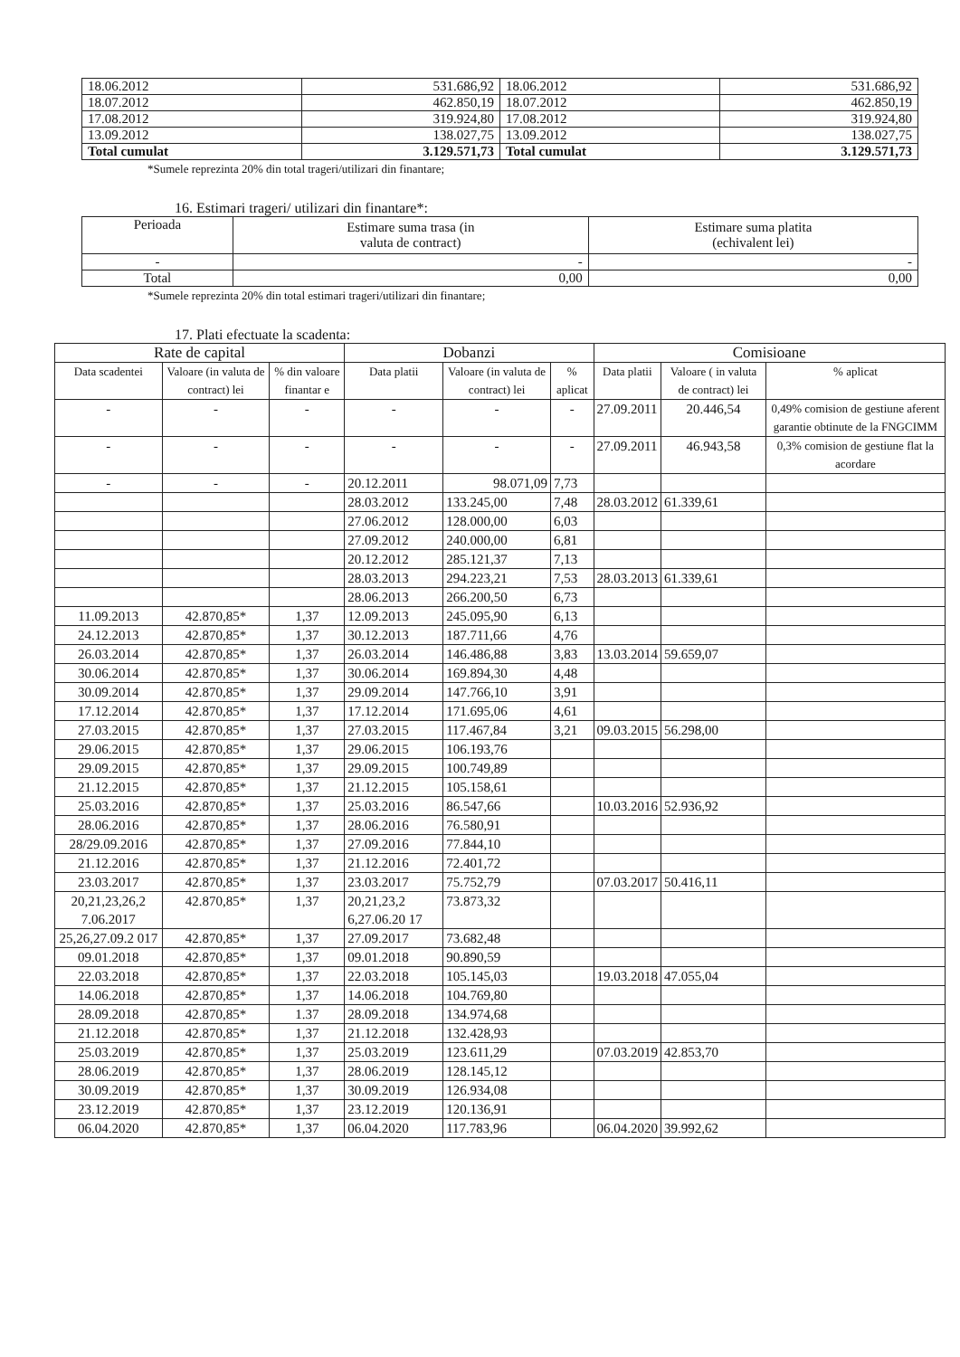| 18.06.2012 | 531.686,92 | 18.06.2012 | 531.686,92 |
| 18.07.2012 | 462.850,19 | 18.07.2012 | 462.850,19 |
| 17.08.2012 | 319.924,80 | 17.08.2012 | 319.924,80 |
| 13.09.2012 | 138.027,75 | 13.09.2012 | 138.027,75 |
| Total cumulat | 3.129.571,73 | Total cumulat | 3.129.571,73 |
*Sumele reprezinta 20% din total trageri/utilizari din finantare;
16. Estimari trageri/ utilizari din finantare*:
| Perioada | Estimare suma trasa (in valuta de contract) | Estimare suma platita (echivalent lei) |
| --- | --- | --- |
| - | - | - |
| Total | 0,00 | 0,00 |
*Sumele reprezinta 20% din total estimari trageri/utilizari din finantare;
17. Plati efectuate la scadenta:
| Rate de capital | | | Dobanzi | | | Comisioane | | |
| --- | --- | --- | --- | --- | --- | --- | --- | --- |
| Data scadentei | Valoare (in valuta de contract) lei | % din valoare finantar e | Data platii | Valoare (in valuta de contract) lei | % aplicat | Data platii | Valoare ( in valuta de contract) lei | % aplicat |
| - | - | - | - | - | - | 27.09.2011 | 20.446,54 | 0,49% comision de gestiune aferent garantie obtinute de la FNGCIMM |
| - | - | - | - | - | - | 27.09.2011 | 46.943,58 | 0,3% comision de gestiune flat la acordare |
| - | - | - | 20.12.2011 | 98.071,09 | 7,73 | | | |
| | | | 28.03.2012 | 133.245,00 | 7,48 | 28.03.2012 | 61.339,61 | |
| | | | 27.06.2012 | 128.000,00 | 6,03 | | | |
| | | | 27.09.2012 | 240.000,00 | 6,81 | | | |
| | | | 20.12.2012 | 285.121,37 | 7,13 | | | |
| | | | 28.03.2013 | 294.223,21 | 7,53 | 28.03.2013 | 61.339,61 | |
| | | | 28.06.2013 | 266.200,50 | 6,73 | | | |
| 11.09.2013 | 42.870,85* | 1,37 | 12.09.2013 | 245.095,90 | 6,13 | | | |
| 24.12.2013 | 42.870,85* | 1,37 | 30.12.2013 | 187.711,66 | 4,76 | | | |
| 26.03.2014 | 42.870,85* | 1,37 | 26.03.2014 | 146.486,88 | 3,83 | 13.03.2014 | 59.659,07 | |
| 30.06.2014 | 42.870,85* | 1,37 | 30.06.2014 | 169.894,30 | 4,48 | | | |
| 30.09.2014 | 42.870,85* | 1,37 | 29.09.2014 | 147.766,10 | 3,91 | | | |
| 17.12.2014 | 42.870,85* | 1,37 | 17.12.2014 | 171.695,06 | 4,61 | | | |
| 27.03.2015 | 42.870,85* | 1,37 | 27.03.2015 | 117.467,84 | 3,21 | 09.03.2015 | 56.298,00 | |
| 29.06.2015 | 42.870,85* | 1,37 | 29.06.2015 | 106.193,76 | | | | |
| 29.09.2015 | 42.870,85* | 1,37 | 29.09.2015 | 100.749,89 | | | | |
| 21.12.2015 | 42.870,85* | 1,37 | 21.12.2015 | 105.158,61 | | | | |
| 25.03.2016 | 42.870,85* | 1,37 | 25.03.2016 | 86.547,66 | | 10.03.2016 | 52.936,92 | |
| 28.06.2016 | 42.870,85* | 1,37 | 28.06.2016 | 76.580,91 | | | | |
| 28/29.09.2016 | 42.870,85* | 1,37 | 27.09.2016 | 77.844,10 | | | | |
| 21.12.2016 | 42.870,85* | 1,37 | 21.12.2016 | 72.401,72 | | | | |
| 23.03.2017 | 42.870,85* | 1,37 | 23.03.2017 | 75.752,79 | | 07.03.2017 | 50.416,11 | |
| 20,21,23,26,2 7.06.2017 | 42.870,85* | 1,37 | 20,21,23,2 6,27.06.20 17 | 73.873,32 | | | | |
| 25,26,27.09.2 017 | 42.870,85* | 1,37 | 27.09.2017 | 73.682,48 | | | | |
| 09.01.2018 | 42.870,85* | 1,37 | 09.01.2018 | 90.890,59 | | | | |
| 22.03.2018 | 42.870,85* | 1,37 | 22.03.2018 | 105.145,03 | | 19.03.2018 | 47.055,04 | |
| 14.06.2018 | 42.870,85* | 1,37 | 14.06.2018 | 104.769,80 | | | | |
| 28.09.2018 | 42.870,85* | 1.37 | 28.09.2018 | 134.974,68 | | | | |
| 21.12.2018 | 42.870,85* | 1,37 | 21.12.2018 | 132.428,93 | | | | |
| 25.03.2019 | 42.870,85* | 1,37 | 25.03.2019 | 123.611,29 | | 07.03.2019 | 42.853,70 | |
| 28.06.2019 | 42.870,85* | 1,37 | 28.06.2019 | 128.145,12 | | | | |
| 30.09.2019 | 42.870,85* | 1,37 | 30.09.2019 | 126.934,08 | | | | |
| 23.12.2019 | 42.870,85* | 1,37 | 23.12.2019 | 120.136,91 | | | | |
| 06.04.2020 | 42.870,85* | 1,37 | 06.04.2020 | 117.783,96 | | 06.04.2020 | 39.992,62 | |